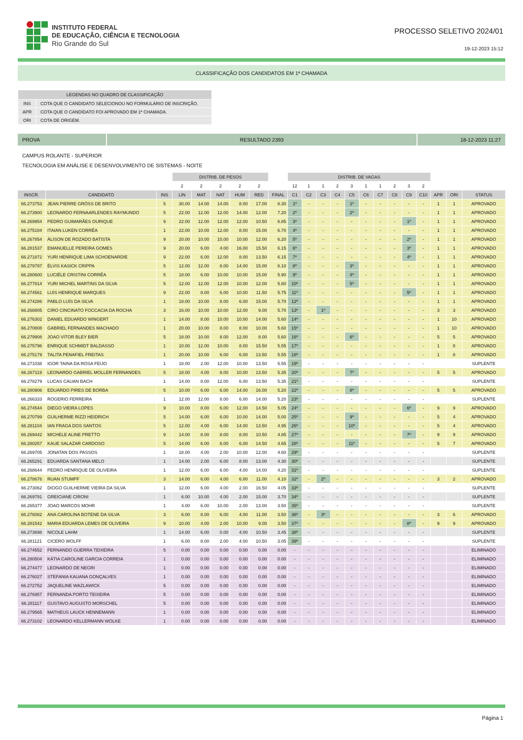INSTITUTO FEDERAL
DE EDUCAÇÃO, CIÊNCIA E TECNOLOGIA
Rio Grande do Sul
PROCESSO SELETIVO 2024/01
19-12-2023 15:12
CLASSIFICAÇÃO DOS CANDIDATOS EM 1ª CHAMADA
| LEGENDAS NO QUADRO DE CLASSIFICAÇÃO | |
| --- | --- |
| INS | COTA QUE O CANDIDATO SELECIONOU NO FORMULÁRIO DE INSCRIÇÃO. |
| APR | COTA QUE O CANDIDATO FOI APROVADO EM 1ª CHAMADA. |
| ORI | COTA DE ORIGEM. |
PROVA RESULTADO 2393 18-12-2023 11:27
CAMPUS ROLANTE - SUPERIOR
TECNOLOGIA EM ANÁLISE E DESENVOLVIMENTO DE SISTEMAS - NOITE
| | | | DISTRIB. DE PESOS | | | | | | DISTRIB. DE VAGAS | | | | | | | | | | | | |
| --- | --- | --- | --- | --- | --- | --- | --- | --- | --- | --- | --- | --- | --- | --- | --- | --- | --- | --- | --- | --- | --- |
| | | | 2 | 2 | 2 | 2 | 2 | | 12 | 1 | 1 | 2 | 3 | 1 | 1 | 2 | 3 | 2 | | | |
| INSCR. | CANDIDATO | INS | LIN | MAT | NAT | HUM | RED | FINAL | C1 | C2 | C3 | C4 | C5 | C6 | C7 | C8 | C9 | C10 | APR | ORI | STATUS |
| 66.273753 | JEAN PIERRE GRÖSS DE BRITO | 5 | 30.00 | 14.00 | 14.00 | 8.00 | 17.00 | 8.30 | 1º | - | - | - | 1º | - | - | - | - | - | 1 | 1 | APROVADO |
| 66.273900 | LEONARDO FERNAARLENDES RAYMUNDO | 5 | 22.00 | 12.00 | 12.00 | 14.00 | 12.00 | 7.20 | 2º | - | - | - | 2º | - | - | - | - | - | 1 | 1 | APROVADO |
| 66.269954 | PEDRO GUIMARÃES OURIQUE | 9 | 22.00 | 12.00 | 12.00 | 12.00 | 10.50 | 6.85 | 3º | - | - | - | - | - | - | - | 1º | - | 1 | 1 | APROVADO |
| 66.275184 | ITAIAN LUKEN CORRÊA | 1 | 22.00 | 10.00 | 12.00 | 8.00 | 15.00 | 6.70 | 4º | - | - | - | - | - | - | - | - | - | 1 | 1 | APROVADO |
| 66.267854 | ÁLISON DE ROZADO BATISTA | 9 | 20.00 | 10.00 | 10.00 | 10.00 | 12.00 | 6.20 | 5º | - | - | - | - | - | - | - | 2º | - | 1 | 1 | APROVADO |
| 66.281537 | EMANUELLE PEREIRA GOMES | 9 | 20.00 | 6.00 | 4.00 | 16.00 | 15.50 | 6.15 | 6º | - | - | - | - | - | - | - | 3º | - | 1 | 1 | APROVADO |
| 66.271872 | YURI HENRIQUE LIMA SCHOENARDIE | 9 | 22.00 | 6.00 | 12.00 | 8.00 | 13.50 | 6.15 | 7º | - | - | - | - | - | - | - | 4º | - | 1 | 1 | APROVADO |
| 66.279797 | ÉLVIS KASICK CRIPPA | 5 | 12.00 | 12.00 | 8.00 | 14.00 | 15.00 | 6.10 | 8º | - | - | - | 3º | - | - | - | - | - | 1 | 1 | APROVADO |
| 66.280600 | LUCIÉLE CRISTINI CORRÊA | 5 | 18.00 | 6.00 | 10.00 | 10.00 | 15.00 | 5.90 | 9º | - | - | - | 4º | - | - | - | - | - | 1 | 1 | APROVADO |
| 66.277814 | YURI MICHEL MARTINS DA SILVA | 5 | 12.00 | 12.00 | 12.00 | 10.00 | 12.00 | 5.80 | 10º | - | - | - | 5º | - | - | - | - | - | 1 | 1 | APROVADO |
| 66.274561 | LUIS HENRIQUE MARQUES | 9 | 22.00 | 8.00 | 6.00 | 10.00 | 11.50 | 5.75 | 11º | - | - | - | - | - | - | - | 5º | - | 1 | 1 | APROVADO |
| 66.274286 | PABLO LUÍS DA SILVA | 1 | 18.00 | 10.00 | 8.00 | 6.00 | 15.00 | 5.70 | 12º | - | - | - | - | - | - | - | - | - | 1 | 1 | APROVADO |
| 66.268805 | CIRO CINCINATO FOCCACIA DA ROCHA | 3 | 16.00 | 10.00 | 10.00 | 12.00 | 9.00 | 5.70 | 13º | - | 1º | - | - | - | - | - | - | - | 3 | 3 | APROVADO |
| 66.276302 | DANIEL EDUARDO WINGERT | 1 | 14.00 | 8.00 | 10.00 | 10.00 | 14.00 | 5.60 | 14º | - | - | - | - | - | - | - | - | - | 1 | 10 | APROVADO |
| 66.270808 | GABRIEL FERNANDES MACHADO | 1 | 20.00 | 10.00 | 8.00 | 8.00 | 10.00 | 5.60 | 15º | - | - | - | - | - | - | - | - | - | 1 | 10 | APROVADO |
| 66.279908 | JOAO VITOR BLEY BIER | 5 | 18.00 | 10.00 | 8.00 | 12.00 | 8.00 | 5.60 | 16º | - | - | - | 6º | - | - | - | - | - | 5 | 5 | APROVADO |
| 66.275796 | ENRIQUE SCHMIDT BALDASSO | 1 | 10.00 | 12.00 | 10.00 | 8.00 | 15.50 | 5.55 | 17º | - | - | - | - | - | - | - | - | - | 1 | 8 | APROVADO |
| 66.275179 | TALITA PENAFIEL FREITAS | 1 | 20.00 | 10.00 | 6.00 | 6.00 | 13.50 | 5.55 | 18º | - | - | - | - | - | - | - | - | - | 1 | 8 | APROVADO |
| 66.271038 | IGOR TAINA DA ROSA FEIJO | 1 | 18.00 | 2.00 | 12.00 | 10.00 | 13.50 | 5.55 | 19º | - | - | - | - | - | - | - | - | - | | | SUPLENTE |
| 66.267119 | LEONARDO GABRIEL MOLLER FERNANDES | 5 | 18.00 | 4.00 | 8.00 | 10.00 | 13.50 | 5.35 | 20º | - | - | - | 7º | - | - | - | - | - | 5 | 5 | APROVADO |
| 66.278279 | LUCAS CAUAN BACH | 1 | 14.00 | 8.00 | 12.00 | 6.00 | 13.50 | 5.35 | 21º | - | - | - | - | - | - | - | - | - | | | SUPLENTE |
| 66.280906 | EDUARDO PIRES DE BORBA | 5 | 10.00 | 6.00 | 6.00 | 14.00 | 16.00 | 5.20 | 22º | - | - | - | 8º | - | - | - | - | - | 5 | 5 | APROVADO |
| 66.266333 | ROGERIO FERREIRA | 1 | 12.00 | 12.00 | 8.00 | 6.00 | 14.00 | 5.20 | 23º | - | - | - | - | - | - | - | - | - | | | SUPLENTE |
| 66.274544 | DIEGO VIEIRA LOPES | 9 | 10.00 | 8.00 | 6.00 | 12.00 | 14.50 | 5.05 | 24º | - | - | - | - | - | - | - | 6º | - | 9 | 9 | APROVADO |
| 66.270799 | GUILHERME RIZZI HEIDRICH | 5 | 14.00 | 6.00 | 6.00 | 10.00 | 14.00 | 5.00 | 25º | - | - | - | 9º | - | - | - | - | - | 5 | 4 | APROVADO |
| 66.281104 | IAN FRAGA DOS SANTOS | 5 | 12.00 | 4.00 | 6.00 | 14.00 | 13.50 | 4.95 | 26º | - | - | - | 10º | - | - | - | - | - | 5 | 4 | APROVADO |
| 66.269442 | MICHELE ALINE PRETTO | 9 | 14.00 | 8.00 | 8.00 | 8.00 | 10.50 | 4.85 | 27º | - | - | - | - | - | - | - | 7º | - | 9 | 9 | APROVADO |
| 66.280257 | KAUE SALAZAR CARDOSO | 5 | 14.00 | 6.00 | 6.00 | 6.00 | 14.50 | 4.65 | 28º | - | - | - | 11º | - | - | - | - | - | 5 | 7 | APROVADO |
| 66.269705 | JONATAN DOS PASSOS | 1 | 18.00 | 4.00 | 2.00 | 10.00 | 12.00 | 4.60 | 29º | - | - | - | - | - | - | - | - | - | | | SUPLENTE |
| 66.265291 | EDUARDA SANTANA MELO | 1 | 14.00 | 2.00 | 6.00 | 8.00 | 13.00 | 4.30 | 30º | - | - | - | - | - | - | - | - | - | | | SUPLENTE |
| 66.268644 | PEDRO HENRIQUE DE OLIVEIRA | 1 | 12.00 | 6.00 | 6.00 | 4.00 | 14.00 | 4.20 | 31º | - | - | - | - | - | - | - | - | - | | | SUPLENTE |
| 66.278676 | RUAN STUMPF | 3 | 14.00 | 6.00 | 4.00 | 6.00 | 11.00 | 4.10 | 32º | - | 2º | - | - | - | - | - | - | - | 3 | 2 | APROVADO |
| 66.273062 | DIOGO GUILHERME VIEIRA DA SILVA | 1 | 12.00 | 6.00 | 4.00 | 2.00 | 16.50 | 4.05 | 33º | - | - | - | - | - | - | - | - | - | | | SUPLENTE |
| 66.269791 | GREICIANE CIRONI | 1 | 6.00 | 10.00 | 4.00 | 2.00 | 15.00 | 3.70 | 34º | - | - | - | - | - | - | - | - | - | | | SUPLENTE |
| 66.265377 | JOAO MARCOS MOHR | 1 | 4.00 | 6.00 | 10.00 | 2.00 | 13.00 | 3.50 | 35º | - | - | - | - | - | - | - | - | - | | | SUPLENTE |
| 66.276082 | ANA CAROLINA BOTENE DA SILVA | 3 | 6.00 | 8.00 | 6.00 | 4.00 | 11.00 | 3.50 | 36º | - | 3º | - | - | - | - | - | - | - | 3 | 6 | APROVADO |
| 66.281542 | MARIA EDUARDA LEMES DE OLIVEIRA | 9 | 10.00 | 4.00 | 2.00 | 10.00 | 9.00 | 3.50 | 37º | - | - | - | - | - | - | - | 8º | - | 9 | 9 | APROVADO |
| 66.273698 | NICOLE LAHM | 1 | 14.00 | 6.00 | 0.00 | 4.00 | 10.50 | 3.45 | 38º | - | - | - | - | - | - | - | - | - | | | SUPLENTE |
| 66.281121 | CICERO WOLFF | 1 | 6.00 | 8.00 | 2.00 | 4.00 | 10.50 | 3.05 | 39º | - | - | - | - | - | - | - | - | - | | | SUPLENTE |
| 66.274552 | FERNANDO GUERRA TEIXEIRA | 5 | 0.00 | 0.00 | 0.00 | 0.00 | 0.00 | 0.00 | - | - | - | - | - | - | - | - | - | - | | | ELIMINADO |
| 66.280504 | KÁTIA CAROLINE GARCIA CORREIA | 1 | 0.00 | 0.00 | 0.00 | 0.00 | 0.00 | 0.00 | - | - | - | - | - | - | - | - | - | - | | | ELIMINADO |
| 66.274477 | LEONARDO DE NEGRI | 1 | 0.00 | 0.00 | 0.00 | 0.00 | 0.00 | 0.00 | - | - | - | - | - | - | - | - | - | - | | | ELIMINADO |
| 66.276027 | STEFANIA KAUANA GONÇALVES | 1 | 0.00 | 0.00 | 0.00 | 0.00 | 0.00 | 0.00 | - | - | - | - | - | - | - | - | - | - | | | ELIMINADO |
| 66.272752 | JAQUELINE WAZLAWICK | 5 | 0.00 | 0.00 | 0.00 | 0.00 | 0.00 | 0.00 | - | - | - | - | - | - | - | - | - | - | | | ELIMINADO |
| 66.276957 | FERNANDA PORTO TEIXEIRA | 5 | 0.00 | 0.00 | 0.00 | 0.00 | 0.00 | 0.00 | - | - | - | - | - | - | - | - | - | - | | | ELIMINADO |
| 66.281117 | GUSTAVO AUGUSTO MORSCHEL | 5 | 0.00 | 0.00 | 0.00 | 0.00 | 0.00 | 0.00 | - | - | - | - | - | - | - | - | - | - | | | ELIMINADO |
| 66.279565 | MATHEUS LAUCK HENNEMANN | 1 | 0.00 | 0.00 | 0.00 | 0.00 | 0.00 | 0.00 | - | - | - | - | - | - | - | - | - | - | | | ELIMINADO |
| 66.273102 | LEONARDO KELLERMANN WOLKE | 1 | 0.00 | 0.00 | 0.00 | 0.00 | 0.00 | 0.00 | - | - | - | - | - | - | - | - | - | - | | | ELIMINADO |
Página 1